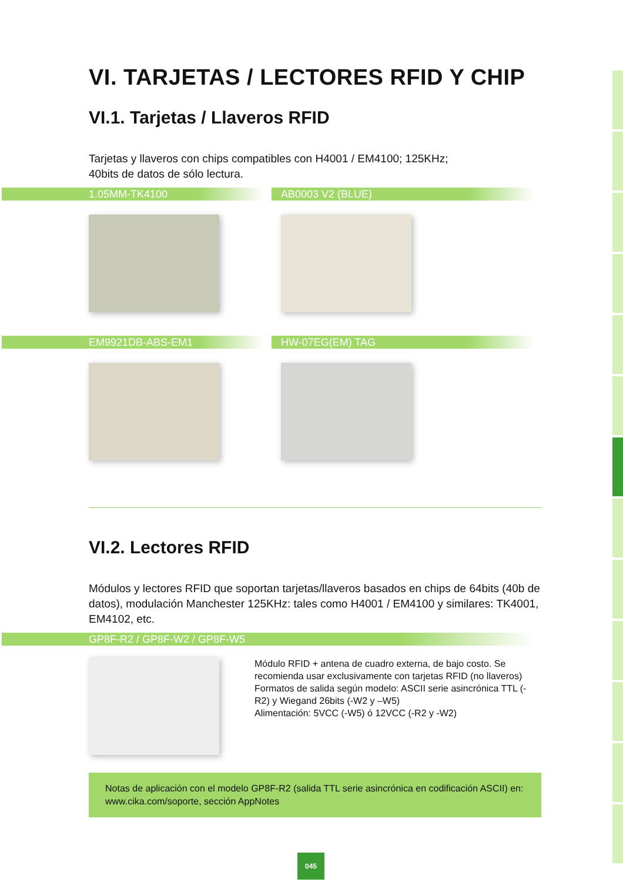VI. TARJETAS / LECTORES RFID Y CHIP
VI.1. Tarjetas / Llaveros RFID
Tarjetas y llaveros con chips compatibles con H4001 / EM4100; 125KHz;
40bits de datos de sólo lectura.
1.05MM-TK4100 AB0003 V2 (BLUE)
EM9921DB-ABS-EM1 HW-07EG(EM) TAG
VI.2. Lectores RFID
Módulos y lectores RFID que soportan tarjetas/llaveros basados en chips de 64bits (40b de datos), modulación Manchester 125KHz: tales como H4001 / EM4100 y similares: TK4001, EM4102, etc.
GP8F-R2 / GP8F-W2 / GP8F-W5
Módulo RFID + antena de cuadro externa, de bajo costo. Se recomienda usar exclusivamente con tarjetas RFID (no llaveros)
Formatos de salida según modelo: ASCII serie asincrónica TTL (-R2) y Wiegand 26bits (-W2 y –W5)
Alimentación: 5VCC (-W5) ó 12VCC (-R2 y -W2)
Notas de aplicación con el modelo GP8F-R2 (salida TTL serie asincrónica en codificación ASCII) en: www.cika.com/soporte, sección AppNotes
045